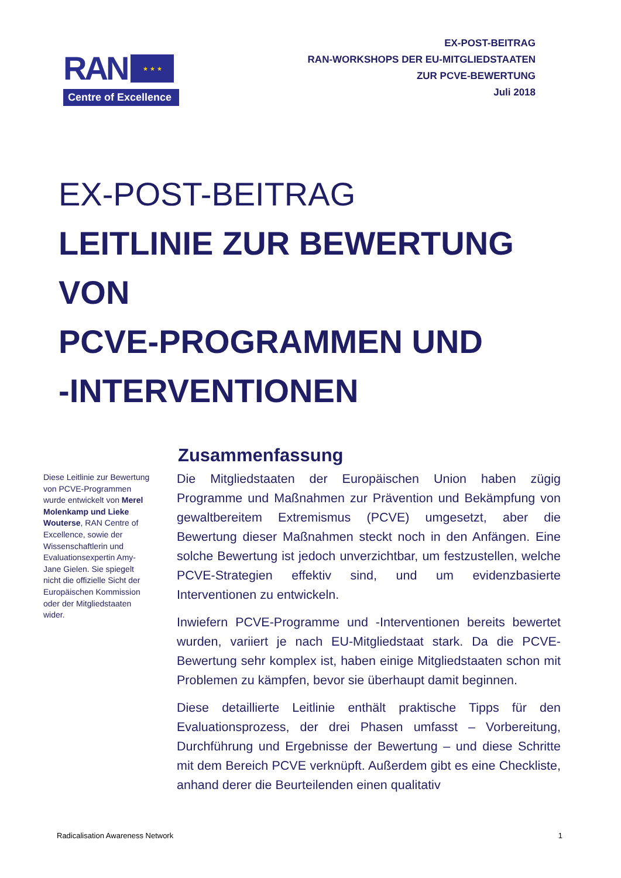RAN ★ ★ ★
Centre of Excellence
EX-POST-BEITRAG
RAN-WORKSHOPS DER EU-MITGLIEDSTAATEN
ZUR PCVE-BEWERTUNG
Juli 2018
EX-POST-BEITRAG
LEITLINIE ZUR BEWERTUNG
VON
PCVE-PROGRAMMEN UND
-INTERVENTIONEN
Diese Leitlinie zur Bewertung von PCVE-Programmen wurde entwickelt von Merel Molenkamp und Lieke Wouterse, RAN Centre of Excellence, sowie der Wissenschaftlerin und Evaluationsexpertin Amy-Jane Gielen. Sie spiegelt nicht die offizielle Sicht der Europäischen Kommission oder der Mitgliedstaaten wider.
Zusammenfassung
Die Mitgliedstaaten der Europäischen Union haben zügig Programme und Maßnahmen zur Prävention und Bekämpfung von gewaltbereitem Extremismus (PCVE) umgesetzt, aber die Bewertung dieser Maßnahmen steckt noch in den Anfängen. Eine solche Bewertung ist jedoch unverzichtbar, um festzustellen, welche PCVE-Strategien effektiv sind, und um evidenzbasierte Interventionen zu entwickeln.
Inwiefern PCVE-Programme und -Interventionen bereits bewertet wurden, variiert je nach EU-Mitgliedstaat stark. Da die PCVE-Bewertung sehr komplex ist, haben einige Mitgliedstaaten schon mit Problemen zu kämpfen, bevor sie überhaupt damit beginnen.
Diese detaillierte Leitlinie enthält praktische Tipps für den Evaluationsprozess, der drei Phasen umfasst – Vorbereitung, Durchführung und Ergebnisse der Bewertung – und diese Schritte mit dem Bereich PCVE verknüpft. Außerdem gibt es eine Checkliste, anhand derer die Beurteilenden einen qualitativ
Radicalisation Awareness Network 1